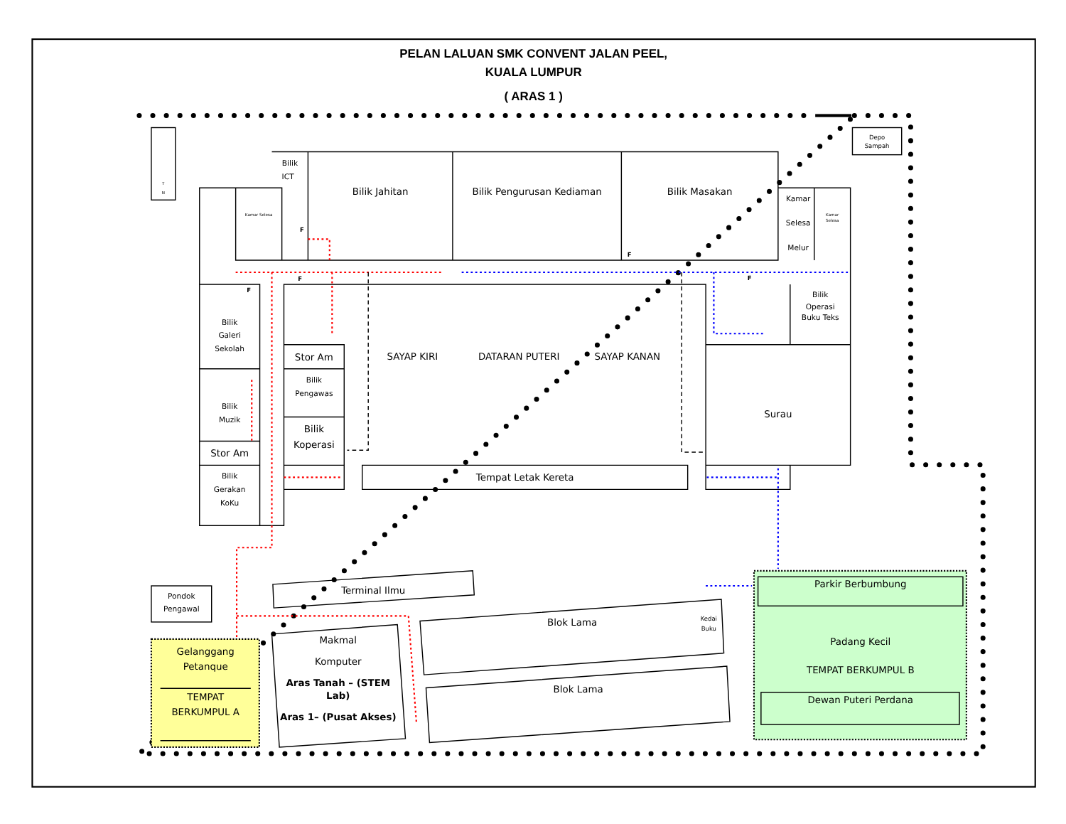PELAN LALUAN SMK CONVENT JALAN PEEL,
KUALA LUMPUR
( ARAS 1 )
T
N
Depo
Sampah
Bilik
ICT
Bilik Jahitan
Bilik Pengurusan Kediaman
Bilik Masakan
Kamar Selesa
Kamar
Selesa
Melur
Kamar
Selesa
F
F
F
F
F
Bilik
Operasi
Buku Teks
Bilik
Galeri
Sekolah
Stor Am
SAYAP KIRI
DATARAN PUTERI
SAYAP KANAN
Bilik
Pengawas
Bilik
Muzik
Surau
Bilik
Koperasi
Stor Am
Bilik
Gerakan
KoKu
Tempat Letak Kereta
Terminal Ilmu
Parkir Berbumbung
Pondok
Pengawal
Blok Lama
Kedai
Buku
Makmal
Komputer
Aras Tanah – (STEM
Lab)
Aras 1– (Pusat Akses)
Padang Kecil
Gelanggang
Petanque
TEMPAT BERKUMPUL B
Blok Lama
TEMPAT
BERKUMPUL A
Dewan Puteri Perdana